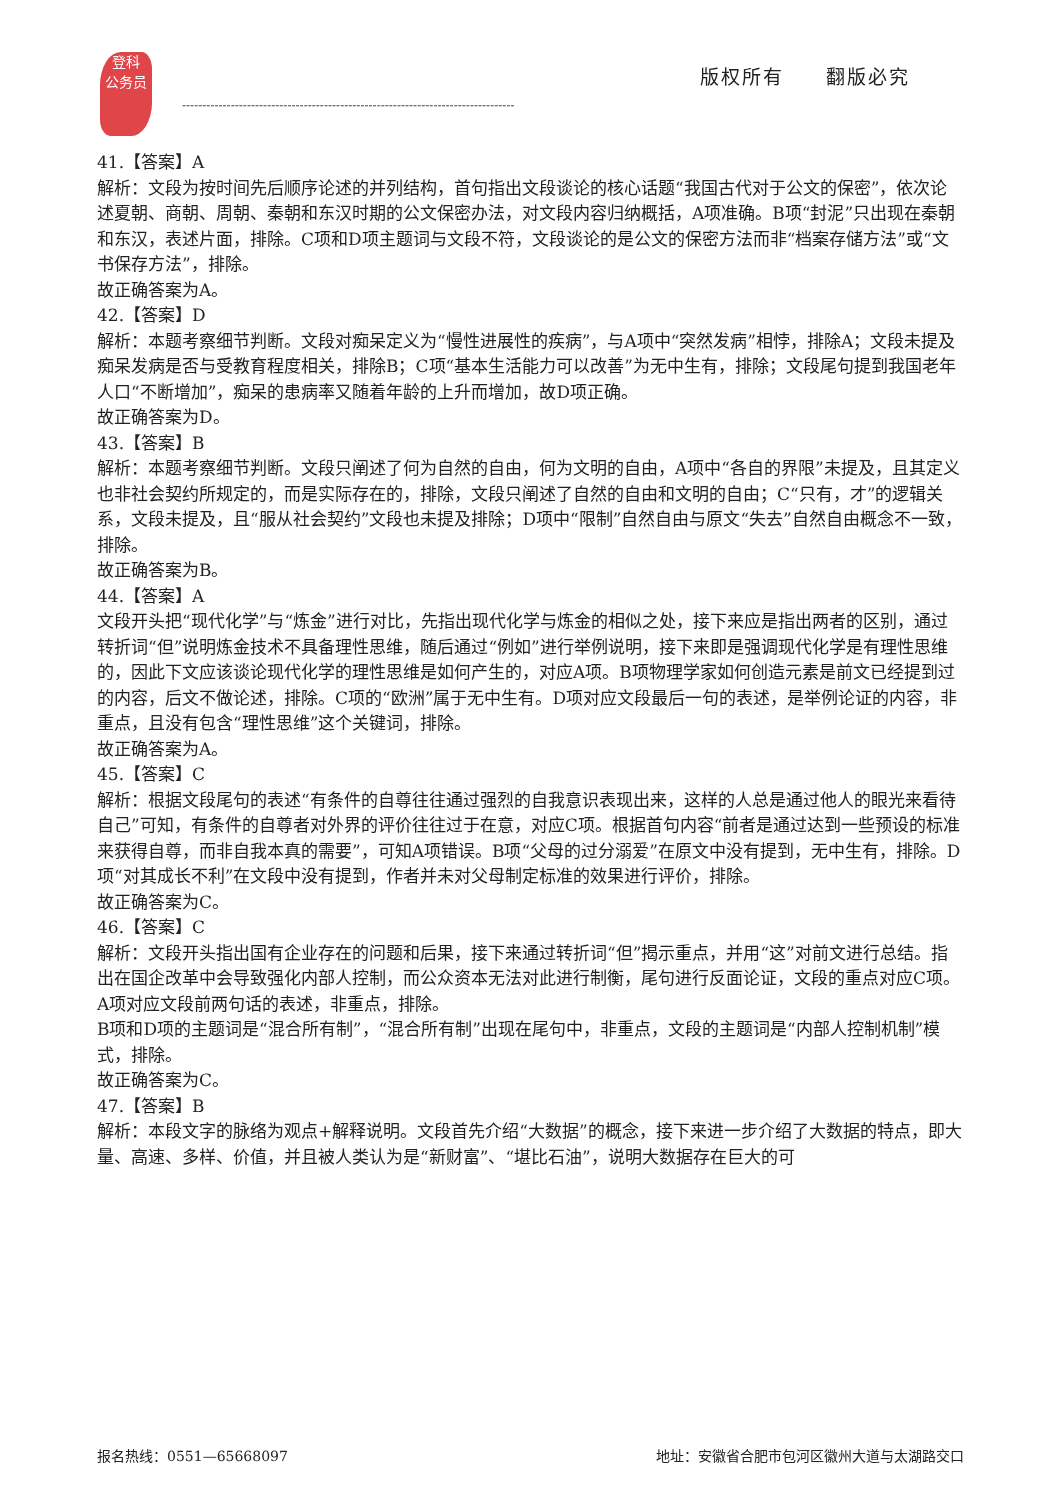登科
公务员
版权所有　　翻版必究
----------------------------------------------------------------------------------
41.【答案】A
解析：文段为按时间先后顺序论述的并列结构，首句指出文段谈论的核心话题“我国古代对于公文的保密”，依次论述夏朝、商朝、周朝、秦朝和东汉时期的公文保密办法，对文段内容归纳概括，A项准确。B项“封泥”只出现在秦朝和东汉，表述片面，排除。C项和D项主题词与文段不符，文段谈论的是公文的保密方法而非“档案存储方法”或“文书保存方法”，排除。
故正确答案为A。
42.【答案】D
解析：本题考察细节判断。文段对痴呆定义为“慢性进展性的疾病”，与A项中“突然发病”相悖，排除A；文段未提及痴呆发病是否与受教育程度相关，排除B；C项“基本生活能力可以改善”为无中生有，排除；文段尾句提到我国老年人口“不断增加”，痴呆的患病率又随着年龄的上升而增加，故D项正确。
故正确答案为D。
43.【答案】B
解析：本题考察细节判断。文段只阐述了何为自然的自由，何为文明的自由，A项中“各自的界限”未提及，且其定义也非社会契约所规定的，而是实际存在的，排除，文段只阐述了自然的自由和文明的自由；C“只有，才”的逻辑关系，文段未提及，且“服从社会契约”文段也未提及排除；D项中“限制”自然自由与原文“失去”自然自由概念不一致，排除。
故正确答案为B。
44.【答案】A
文段开头把“现代化学”与“炼金”进行对比，先指出现代化学与炼金的相似之处，接下来应是指出两者的区别，通过转折词“但”说明炼金技术不具备理性思维，随后通过“例如”进行举例说明，接下来即是强调现代化学是有理性思维的，因此下文应该谈论现代化学的理性思维是如何产生的，对应A项。B项物理学家如何创造元素是前文已经提到过的内容，后文不做论述，排除。C项的“欧洲”属于无中生有。D项对应文段最后一句的表述，是举例论证的内容，非重点，且没有包含“理性思维”这个关键词，排除。
故正确答案为A。
45.【答案】C
解析：根据文段尾句的表述“有条件的自尊往往通过强烈的自我意识表现出来，这样的人总是通过他人的眼光来看待自己”可知，有条件的自尊者对外界的评价往往过于在意，对应C项。根据首句内容“前者是通过达到一些预设的标准来获得自尊，而非自我本真的需要”，可知A项错误。B项“父母的过分溺爱”在原文中没有提到，无中生有，排除。D项“对其成长不利”在文段中没有提到，作者并未对父母制定标准的效果进行评价，排除。
故正确答案为C。
46.【答案】C
解析：文段开头指出国有企业存在的问题和后果，接下来通过转折词“但”揭示重点，并用“这”对前文进行总结。指出在国企改革中会导致强化内部人控制，而公众资本无法对此进行制衡，尾句进行反面论证，文段的重点对应C项。
A项对应文段前两句话的表述，非重点，排除。
B项和D项的主题词是“混合所有制”，“混合所有制”出现在尾句中，非重点，文段的主题词是“内部人控制机制”模式，排除。
故正确答案为C。
47.【答案】B
解析：本段文字的脉络为观点+解释说明。文段首先介绍“大数据”的概念，接下来进一步介绍了大数据的特点，即大量、高速、多样、价值，并且被人类认为是“新财富”、“堪比石油”，说明大数据存在巨大的可
报名热线：0551—65668097 地址：安徽省合肥市包河区徽州大道与太湖路交口